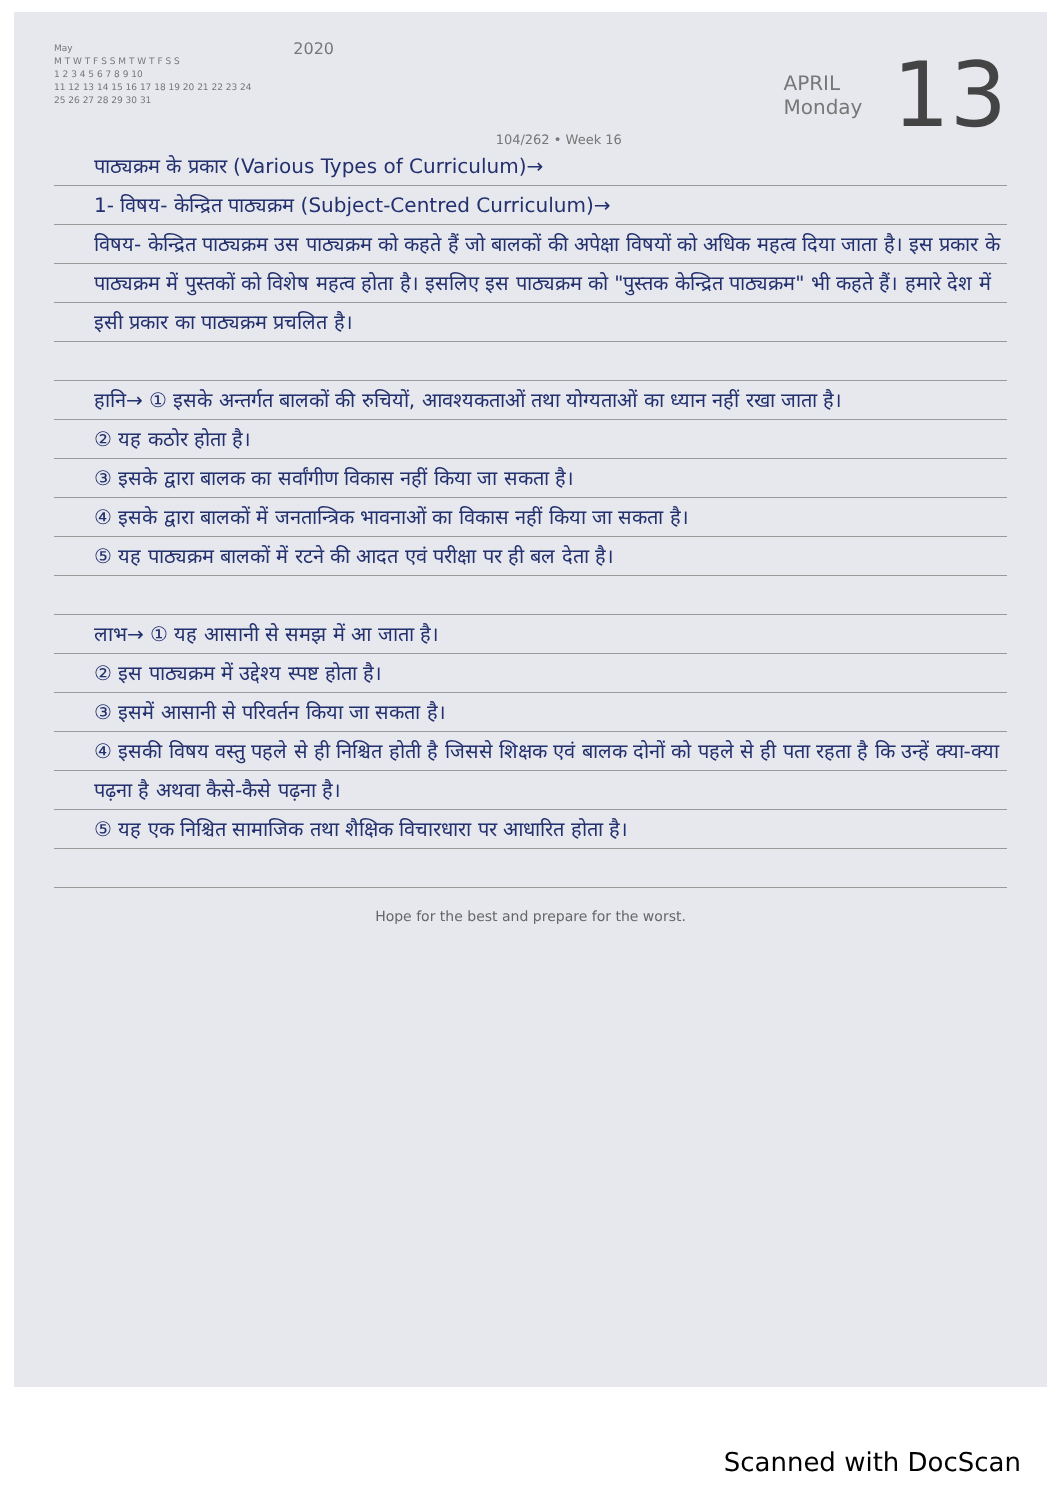May 2020
M T W T F S S M T W T F S S
1 2 3 4 5 6 7 8 9 10
11 12 13 14 15 16 17 18 19 20 21 22 23 24
25 26 27 28 29 30 31
104/262 • Week 16
APRIL
Monday
13
पाठ्यक्रम के प्रकार (Various Types of Curriculum)→
1- विषय- केन्द्रित पाठ्यक्रम (Subject-Centred Curriculum)→
विषय- केन्द्रित पाठ्यक्रम उस पाठ्यक्रम को कहते हैं जो बालकों की अपेक्षा विषयों को अधिक महत्व दिया जाता है। इस प्रकार के पाठ्यक्रम में पुस्तकों को विशेष महत्व होता है। इसलिए इस पाठ्यक्रम को "पुस्तक केन्द्रित पाठ्यक्रम" भी कहते हैं। हमारे देश में इसी प्रकार का पाठ्यक्रम प्रचलित है।
हानि→ ① इसके अन्तर्गत बालकों की रुचियों, आवश्यकताओं तथा योग्यताओं का ध्यान नहीं रखा जाता है।
② यह कठोर होता है।
③ इसके द्वारा बालक का सर्वांगीण विकास नहीं किया जा सकता है।
④ इसके द्वारा बालकों में जनतान्त्रिक भावनाओं का विकास नहीं किया जा सकता है।
⑤ यह पाठ्यक्रम बालकों में रटने की आदत एवं परीक्षा पर ही बल देता है।
लाभ→ ① यह आसानी से समझ में आ जाता है।
② इस पाठ्यक्रम में उद्देश्य स्पष्ट होता है।
③ इसमें आसानी से परिवर्तन किया जा सकता है।
④ इसकी विषय वस्तु पहले से ही निश्चित होती है जिससे शिक्षक एवं बालक दोनों को पहले से ही पता रहता है कि उन्हें क्या-क्या पढ़ना है अथवा कैसे-कैसे पढ़ना है।
⑤ यह एक निश्चित सामाजिक तथा शैक्षिक विचारधारा पर आधारित होता है।
Hope for the best and prepare for the worst.
Scanned with DocScan